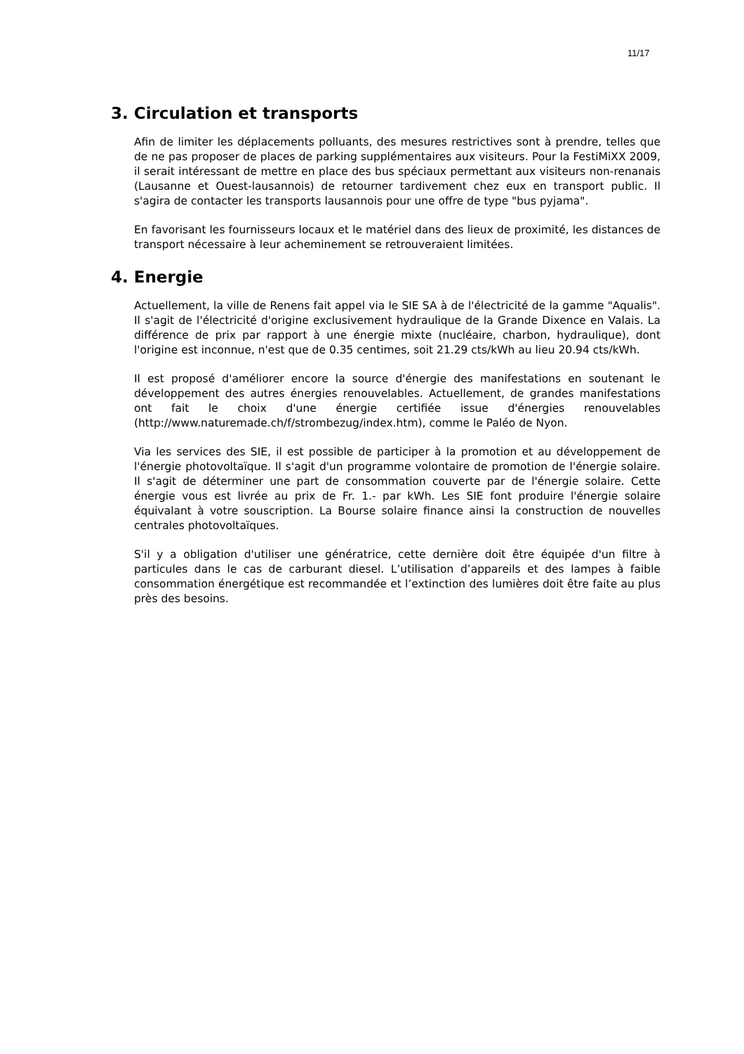11/17
3. Circulation et transports
Afin de limiter les déplacements polluants, des mesures restrictives sont à prendre, telles que de ne pas proposer de places de parking supplémentaires aux visiteurs. Pour la FestiMiXX 2009, il serait intéressant de mettre en place des bus spéciaux permettant aux visiteurs non-renanais (Lausanne et Ouest-lausannois) de retourner tardivement chez eux en transport public. Il s'agira de contacter les transports lausannois pour une offre de type "bus pyjama".
En favorisant les fournisseurs locaux et le matériel dans des lieux de proximité, les distances de transport nécessaire à leur acheminement se retrouveraient limitées.
4. Energie
Actuellement, la ville de Renens fait appel via le SIE SA à de l'électricité de la gamme "Aqualis". Il s'agit de l'électricité d'origine exclusivement hydraulique de la Grande Dixence en Valais. La différence de prix par rapport à une énergie mixte (nucléaire, charbon, hydraulique), dont l'origine est inconnue, n'est que de 0.35 centimes, soit 21.29 cts/kWh au lieu 20.94 cts/kWh.
Il est proposé d'améliorer encore la source d'énergie des manifestations en soutenant le développement des autres énergies renouvelables. Actuellement, de grandes manifestations ont fait le choix d'une énergie certifiée issue d'énergies renouvelables (http://www.naturemade.ch/f/strombezug/index.htm), comme le Paléo de Nyon.
Via les services des SIE, il est possible de participer à la promotion et au développement de l'énergie photovoltaïque. Il s'agit d'un programme volontaire de promotion de l'énergie solaire. Il s'agit de déterminer une part de consommation couverte par de l'énergie solaire. Cette énergie vous est livrée au prix de Fr. 1.- par kWh. Les SIE font produire l'énergie solaire équivalant à votre souscription. La Bourse solaire finance ainsi la construction de nouvelles centrales photovoltaïques.
S'il y a obligation d'utiliser une génératrice, cette dernière doit être équipée d'un filtre à particules dans le cas de carburant diesel. L’utilisation d’appareils et des lampes à faible consommation énergétique est recommandée et l’extinction des lumières doit être faite au plus près des besoins.